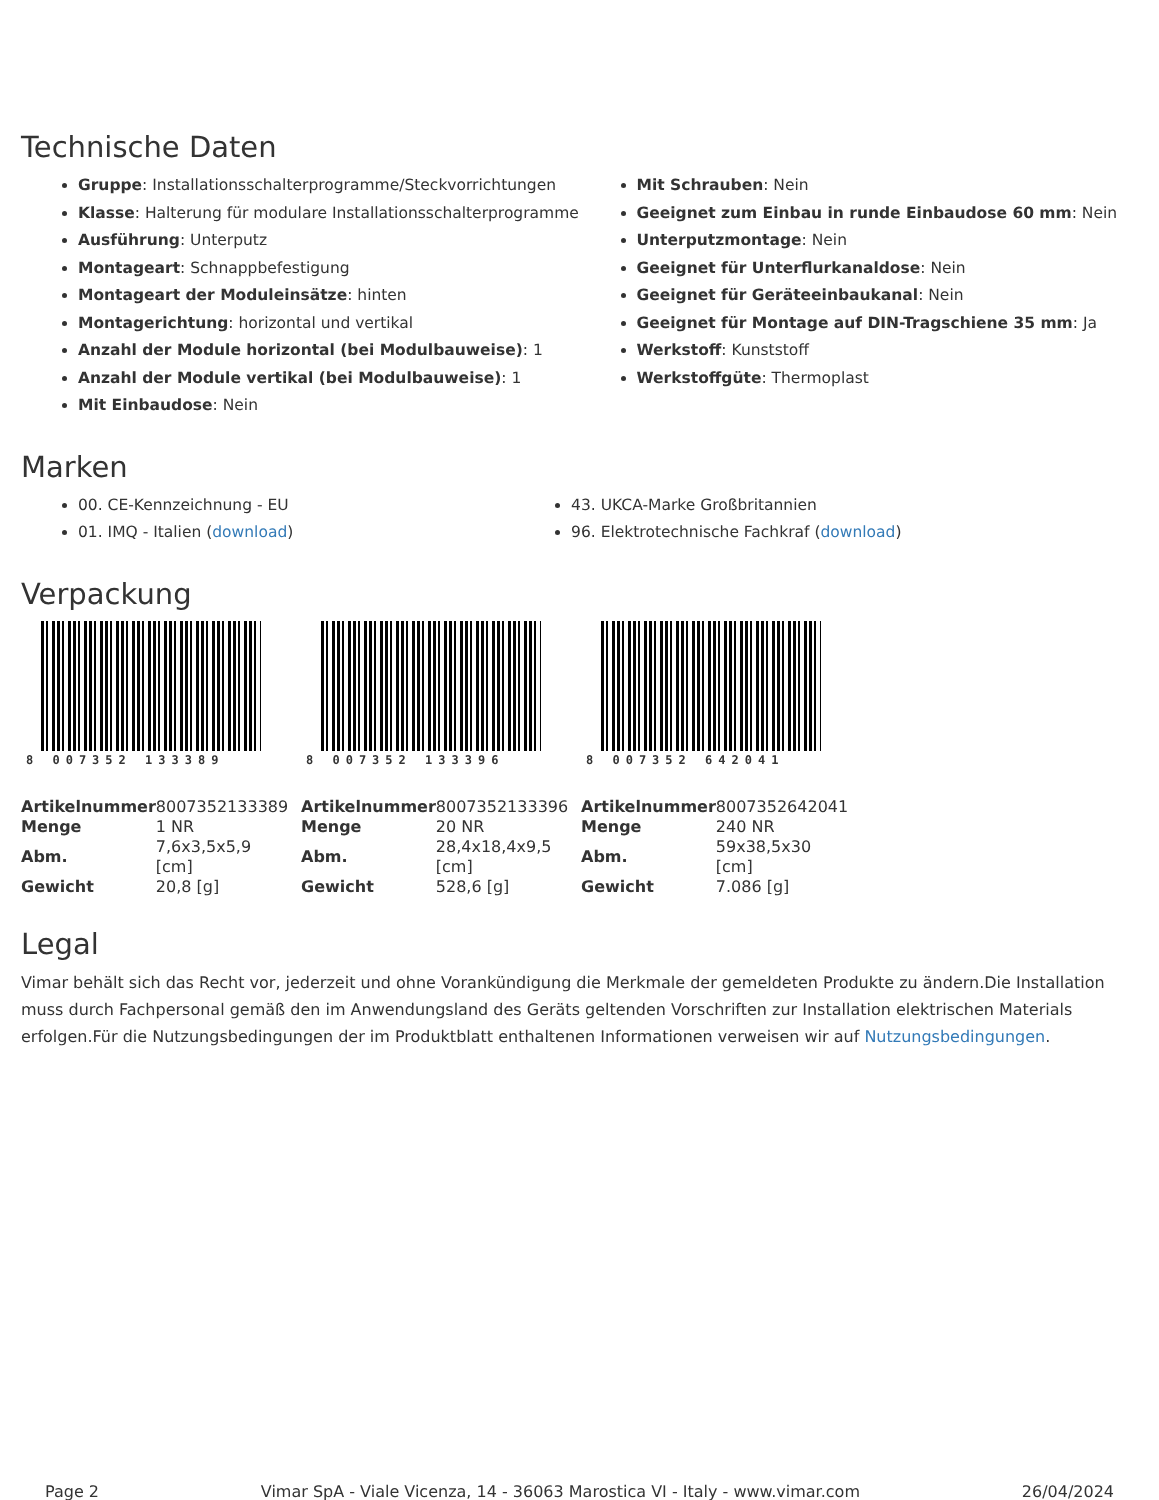Technische Daten
Gruppe: Installationsschalterprogramme/Steckvorrichtungen
Klasse: Halterung für modulare Installationsschalterprogramme
Ausführung: Unterputz
Montageart: Schnappbefestigung
Montageart der Moduleinsätze: hinten
Montagerichtung: horizontal und vertikal
Anzahl der Module horizontal (bei Modulbauweise): 1
Anzahl der Module vertikal (bei Modulbauweise): 1
Mit Einbaudose: Nein
Mit Schrauben: Nein
Geeignet zum Einbau in runde Einbaudose 60 mm: Nein
Unterputzmontage: Nein
Geeignet für Unterflurkanaldose: Nein
Geeignet für Geräteeinbaukanal: Nein
Geeignet für Montage auf DIN-Tragschiene 35 mm: Ja
Werkstoff: Kunststoff
Werkstoffgüte: Thermoplast
Marken
00. CE-Kennzeichnung - EU
01. IMQ - Italien (download)
43. UKCA-Marke Großbritannien
96. Elektrotechnische Fachkraf (download)
Verpackung
8 007352 133389
| Artikelnummer | 8007352133389 |
| Menge | 1 NR |
| Abm. | 7,6x3,5x5,9 [cm] |
| Gewicht | 20,8 [g] |
8 007352 133396
| Artikelnummer | 8007352133396 |
| Menge | 20 NR |
| Abm. | 28,4x18,4x9,5 [cm] |
| Gewicht | 528,6 [g] |
8 007352 642041
| Artikelnummer | 8007352642041 |
| Menge | 240 NR |
| Abm. | 59x38,5x30 [cm] |
| Gewicht | 7.086 [g] |
Legal
Vimar behält sich das Recht vor, jederzeit und ohne Vorankündigung die Merkmale der gemeldeten Produkte zu ändern.Die Installation muss durch Fachpersonal gemäß den im Anwendungsland des Geräts geltenden Vorschriften zur Installation elektrischen Materials erfolgen.Für die Nutzungsbedingungen der im Produktblatt enthaltenen Informationen verweisen wir auf Nutzungsbedingungen.
Page 2 Vimar SpA - Viale Vicenza, 14 - 36063 Marostica VI - Italy - www.vimar.com 26/04/2024